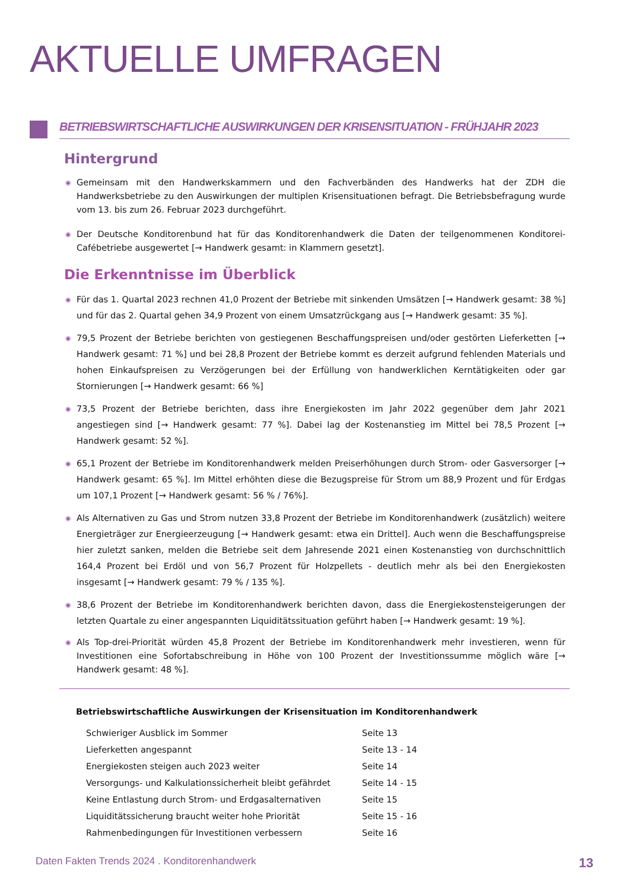AKTUELLE UMFRAGEN
BETRIEBSWIRTSCHAFTLICHE AUSWIRKUNGEN DER KRISENSITUATION - FRÜHJAHR 2023
Hintergrund
◉ Gemeinsam mit den Handwerkskammern und den Fachverbänden des Handwerks hat der ZDH die Handwerksbetriebe zu den Auswirkungen der multiplen Krisensituationen befragt. Die Betriebsbefragung wurde vom 13. bis zum 26. Februar 2023 durchgeführt.
◉ Der Deutsche Konditorenbund hat für das Konditorenhandwerk die Daten der teilgenommenen Konditorei-Cafébetriebe ausgewertet [→ Handwerk gesamt: in Klammern gesetzt].
Die Erkenntnisse im Überblick
◉ Für das 1. Quartal 2023 rechnen 41,0 Prozent der Betriebe mit sinkenden Umsätzen [→ Handwerk gesamt: 38 %] und für das 2. Quartal gehen 34,9 Prozent von einem Umsatzrückgang aus [→ Handwerk gesamt: 35 %].
◉ 79,5 Prozent der Betriebe berichten von gestiegenen Beschaffungspreisen und/oder gestörten Lieferketten [→ Handwerk gesamt: 71 %] und bei 28,8 Prozent der Betriebe kommt es derzeit aufgrund fehlenden Materials und hohen Einkaufspreisen zu Verzögerungen bei der Erfüllung von handwerklichen Kerntätigkeiten oder gar Stornierungen [→ Handwerk gesamt: 66 %]
◉ 73,5 Prozent der Betriebe berichten, dass ihre Energiekosten im Jahr 2022 gegenüber dem Jahr 2021 angestiegen sind [→ Handwerk gesamt: 77 %]. Dabei lag der Kostenanstieg im Mittel bei 78,5 Prozent [→ Handwerk gesamt: 52 %].
◉ 65,1 Prozent der Betriebe im Konditorenhandwerk melden Preiserhöhungen durch Strom- oder Gasversorger [→ Handwerk gesamt: 65 %]. Im Mittel erhöhten diese die Bezugspreise für Strom um 88,9 Prozent und für Erdgas um 107,1 Prozent [→ Handwerk gesamt: 56 % / 76%].
◉ Als Alternativen zu Gas und Strom nutzen 33,8 Prozent der Betriebe im Konditorenhandwerk (zusätzlich) weitere Energieträger zur Energieerzeugung [→ Handwerk gesamt: etwa ein Drittel]. Auch wenn die Beschaffungspreise hier zuletzt sanken, melden die Betriebe seit dem Jahresende 2021 einen Kostenanstieg von durchschnittlich 164,4 Prozent bei Erdöl und von 56,7 Prozent für Holzpellets - deutlich mehr als bei den Energiekosten insgesamt [→ Handwerk gesamt: 79 % / 135 %].
◉ 38,6 Prozent der Betriebe im Konditorenhandwerk berichten davon, dass die Energiekostensteigerungen der letzten Quartale zu einer angespannten Liquiditätssituation geführt haben [→ Handwerk gesamt: 19 %].
◉ Als Top-drei-Priorität würden 45,8 Prozent der Betriebe im Konditorenhandwerk mehr investieren, wenn für Investitionen eine Sofortabschreibung in Höhe von 100 Prozent der Investitionssumme möglich wäre [→ Handwerk gesamt: 48 %].
Betriebswirtschaftliche Auswirkungen der Krisensituation im Konditorenhandwerk
| Schwieriger Ausblick im Sommer | Seite 13 |
| Lieferketten angespannt | Seite 13 - 14 |
| Energiekosten steigen auch 2023 weiter | Seite 14 |
| Versorgungs- und Kalkulationssicherheit bleibt gefährdet | Seite 14 - 15 |
| Keine Entlastung durch Strom- und Erdgasalternativen | Seite 15 |
| Liquiditätssicherung braucht weiter hohe Priorität | Seite 15 - 16 |
| Rahmenbedingungen für Investitionen verbessern | Seite 16 |
Daten Fakten Trends 2024 . Konditorenhandwerk 13